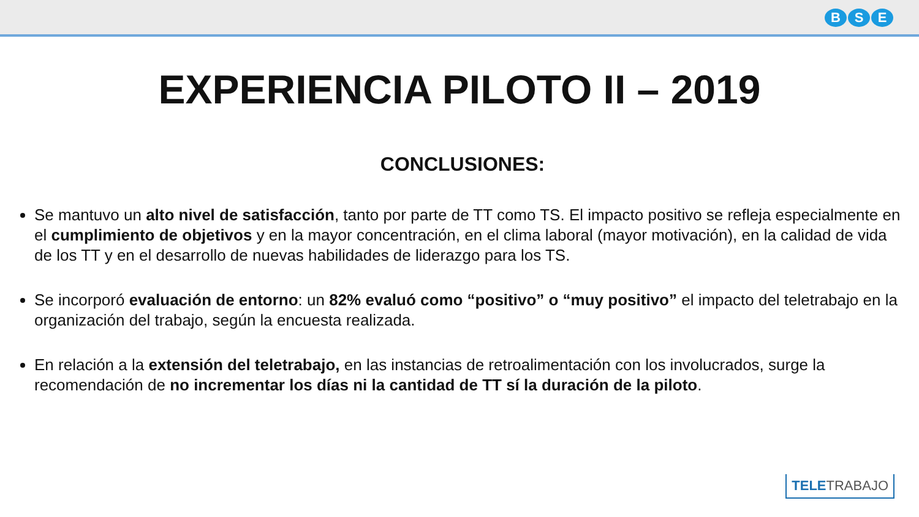B S E
EXPERIENCIA PILOTO II – 2019
CONCLUSIONES:
Se mantuvo un alto nivel de satisfacción, tanto por parte de TT como TS. El impacto positivo se refleja especialmente en el cumplimiento de objetivos y en la mayor concentración, en el clima laboral (mayor motivación), en la calidad de vida de los TT y en el desarrollo de nuevas habilidades de liderazgo para los TS.
Se incorporó evaluación de entorno: un 82% evaluó como “positivo” o “muy positivo” el impacto del teletrabajo en la organización del trabajo, según la encuesta realizada.
En relación a la extensión del teletrabajo, en las instancias de retroalimentación con los involucrados, surge la recomendación de no incrementar los días ni la cantidad de TT sí la duración de la piloto.
TELETRABAJO